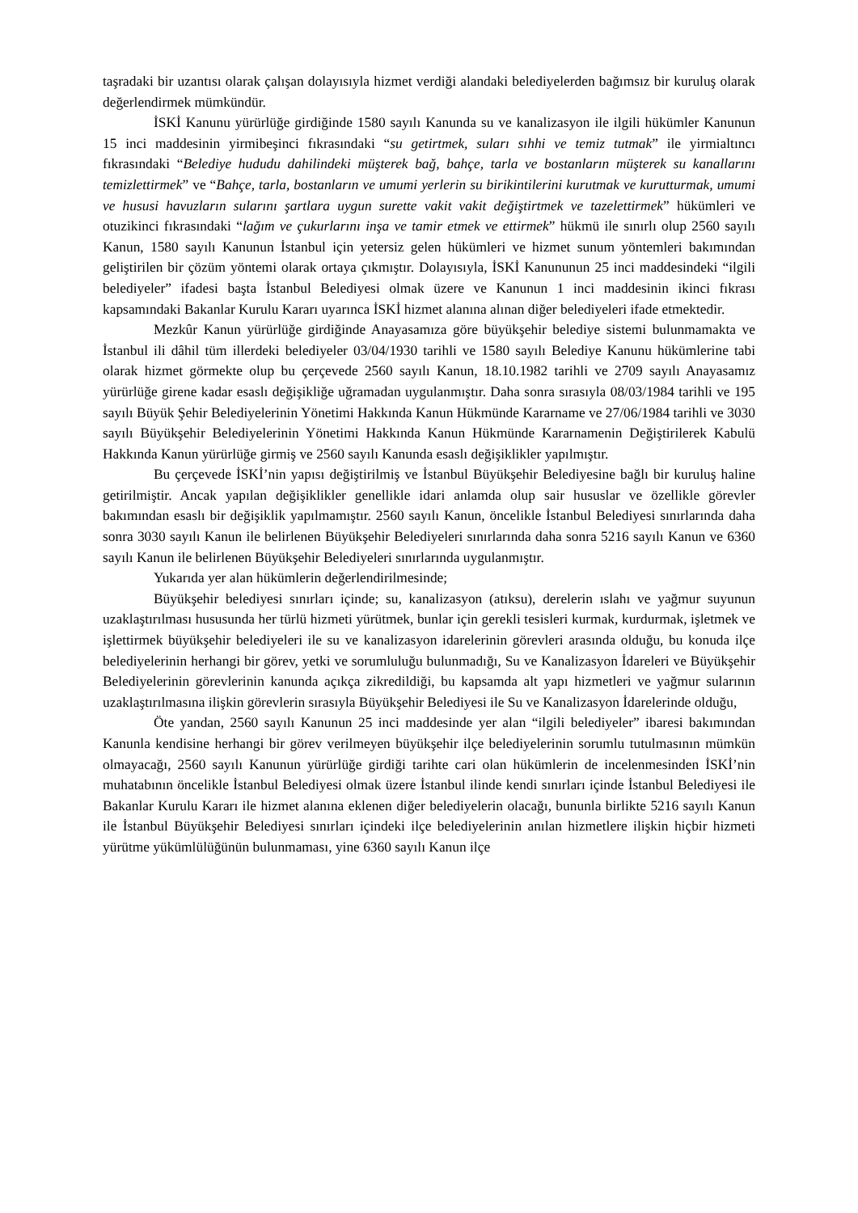taşradaki bir uzantısı olarak çalışan dolayısıyla hizmet verdiği alandaki belediyelerden bağımsız bir kuruluş olarak değerlendirmek mümkündür.
İSKİ Kanunu yürürlüğe girdiğinde 1580 sayılı Kanunda su ve kanalizasyon ile ilgili hükümler Kanunun 15 inci maddesinin yirmibeşinci fıkrasındaki “su getirtmek, suları sıhhi ve temiz tutmak” ile yirmialtıncı fıkrasındaki “Belediye hududu dahilindeki müşterek bağ, bahçe, tarla ve bostanların müşterek su kanallarını temizlettirmek” ve “Bahçe, tarla, bostanların ve umumi yerlerin su birikintilerini kurutmak ve kurutturmak, umumi ve hususi havuzların sularını şartlara uygun surette vakit vakit değiştirtmek ve tazelettirmek” hükümleri ve otuzikinci fıkrasındaki “lağım ve çukurlarını inşa ve tamir etmek ve ettirmek” hükmü ile sınırlı olup 2560 sayılı Kanun, 1580 sayılı Kanunun İstanbul için yetersiz gelen hükümleri ve hizmet sunum yöntemleri bakımından geliştirilen bir çözüm yöntemi olarak ortaya çıkmıştır. Dolayısıyla, İSKİ Kanununun 25 inci maddesindeki “ilgili belediyeler” ifadesi başta İstanbul Belediyesi olmak üzere ve Kanunun 1 inci maddesinin ikinci fıkrası kapsamındaki Bakanlar Kurulu Kararı uyarınca İSKİ hizmet alanına alınan diğer belediyeleri ifade etmektedir.
Mezkûr Kanun yürürlüğe girdiğinde Anayasamıza göre büyükşehir belediye sistemi bulunmamakta ve İstanbul ili dâhil tüm illerdeki belediyeler 03/04/1930 tarihli ve 1580 sayılı Belediye Kanunu hükümlerine tabi olarak hizmet görmekte olup bu çerçevede 2560 sayılı Kanun, 18.10.1982 tarihli ve 2709 sayılı Anayasamız yürürlüğe girene kadar esaslı değişikliğe uğramadan uygulanmıştır. Daha sonra sırasıyla 08/03/1984 tarihli ve 195 sayılı Büyük Şehir Belediyelerinin Yönetimi Hakkında Kanun Hükmünde Kararname ve 27/06/1984 tarihli ve 3030 sayılı Büyükşehir Belediyelerinin Yönetimi Hakkında Kanun Hükmünde Kararnamenin Değiştirilerek Kabulü Hakkında Kanun yürürlüğe girmiş ve 2560 sayılı Kanunda esaslı değişiklikler yapılmıştır.
Bu çerçevede İSKİ’nin yapısı değiştirilmiş ve İstanbul Büyükşehir Belediyesine bağlı bir kuruluş haline getirilmiştir. Ancak yapılan değişiklikler genellikle idari anlamda olup sair hususlar ve özellikle görevler bakımından esaslı bir değişiklik yapılmamıştır. 2560 sayılı Kanun, öncelikle İstanbul Belediyesi sınırlarında daha sonra 3030 sayılı Kanun ile belirlenen Büyükşehir Belediyeleri sınırlarında daha sonra 5216 sayılı Kanun ve 6360 sayılı Kanun ile belirlenen Büyükşehir Belediyeleri sınırlarında uygulanmıştır.
Yukarıda yer alan hükümlerin değerlendirilmesinde;
Büyükşehir belediyesi sınırları içinde; su, kanalizasyon (atıksu), derelerin ıslahı ve yağmur suyunun uzaklaştırılması hususunda her türlü hizmeti yürütmek, bunlar için gerekli tesisleri kurmak, kurdurmak, işletmek ve işlettirmek büyükşehir belediyeleri ile su ve kanalizasyon idarelerinin görevleri arasında olduğu, bu konuda ilçe belediyelerinin herhangi bir görev, yetki ve sorumluluğu bulunmadığı, Su ve Kanalizasyon İdareleri ve Büyükşehir Belediyelerinin görevlerinin kanunda açıkça zikredildiği, bu kapsamda alt yapı hizmetleri ve yağmur sularının uzaklaştırılmasına ilişkin görevlerin sırasıyla Büyükşehir Belediyesi ile Su ve Kanalizasyon İdarelerinde olduğu,
Öte yandan, 2560 sayılı Kanunun 25 inci maddesinde yer alan “ilgili belediyeler” ibaresi bakımından Kanunla kendisine herhangi bir görev verilmeyen büyükşehir ilçe belediyelerinin sorumlu tutulmasının mümkün olmayacağı, 2560 sayılı Kanunun yürürlüğe girdiği tarihte cari olan hükümlerin de incelenmesinden İSKİ’nin muhatabının öncelikle İstanbul Belediyesi olmak üzere İstanbul ilinde kendi sınırları içinde İstanbul Belediyesi ile Bakanlar Kurulu Kararı ile hizmet alanına eklenen diğer belediyelerin olacağı, bununla birlikte 5216 sayılı Kanun ile İstanbul Büyükşehir Belediyesi sınırları içindeki ilçe belediyelerinin anılan hizmetlere ilişkin hiçbir hizmeti yürütme yükümlülüğünün bulunmaması, yine 6360 sayılı Kanun ilçe